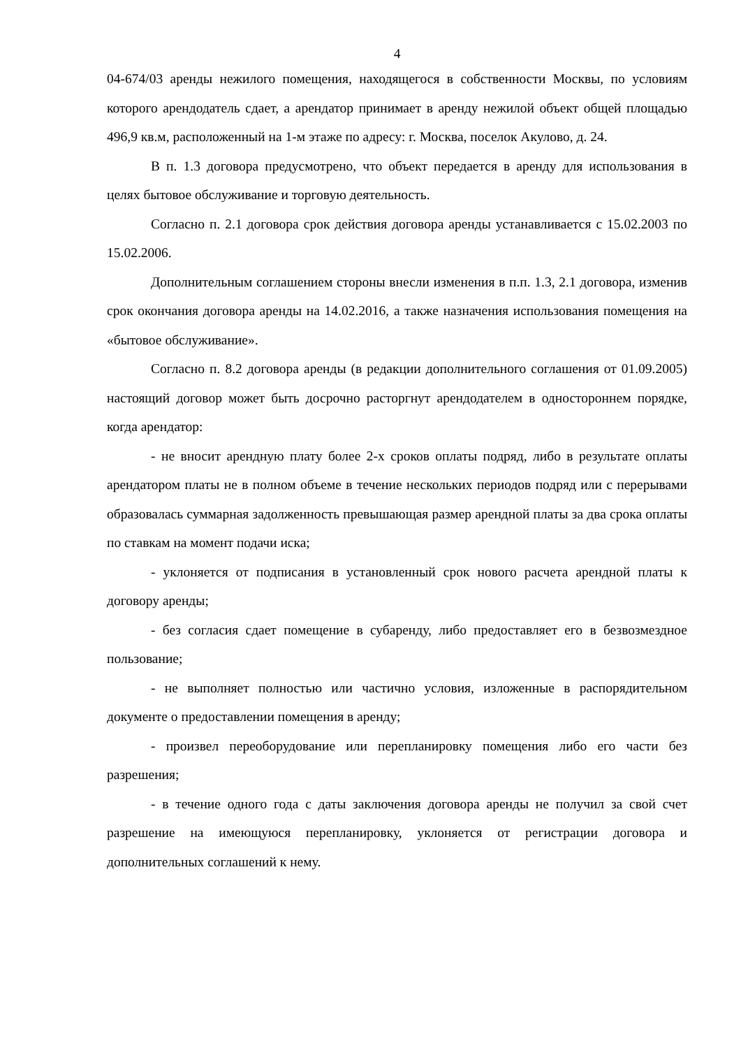4
04-674/03 аренды нежилого помещения, находящегося в собственности Москвы, по условиям которого арендодатель сдает, а арендатор принимает в аренду нежилой объект общей площадью 496,9 кв.м, расположенный на 1-м этаже по адресу: г. Москва, поселок Акулово, д. 24.
В п. 1.3 договора предусмотрено, что объект передается в аренду для использования в целях бытовое обслуживание и торговую деятельность.
Согласно п. 2.1 договора срок действия договора аренды устанавливается с 15.02.2003 по 15.02.2006.
Дополнительным соглашением стороны внесли изменения в п.п. 1.3, 2.1 договора, изменив срок окончания договора аренды на 14.02.2016, а также назначения использования помещения на «бытовое обслуживание».
Согласно п. 8.2 договора аренды (в редакции дополнительного соглашения от 01.09.2005) настоящий договор может быть досрочно расторгнут арендодателем в одностороннем порядке, когда арендатор:
- не вносит арендную плату более 2-х сроков оплаты подряд, либо в результате оплаты арендатором платы не в полном объеме в течение нескольких периодов подряд или с перерывами образовалась суммарная задолженность превышающая размер арендной платы за два срока оплаты по ставкам на момент подачи иска;
- уклоняется от подписания в установленный срок нового расчета арендной платы к договору аренды;
- без согласия сдает помещение в субаренду, либо предоставляет его в безвозмездное пользование;
- не выполняет полностью или частично условия, изложенные в распорядительном документе о предоставлении помещения в аренду;
- произвел переоборудование или перепланировку помещения либо его части без разрешения;
- в течение одного года с даты заключения договора аренды не получил за свой счет разрешение на имеющуюся перепланировку, уклоняется от регистрации договора и дополнительных соглашений к нему.